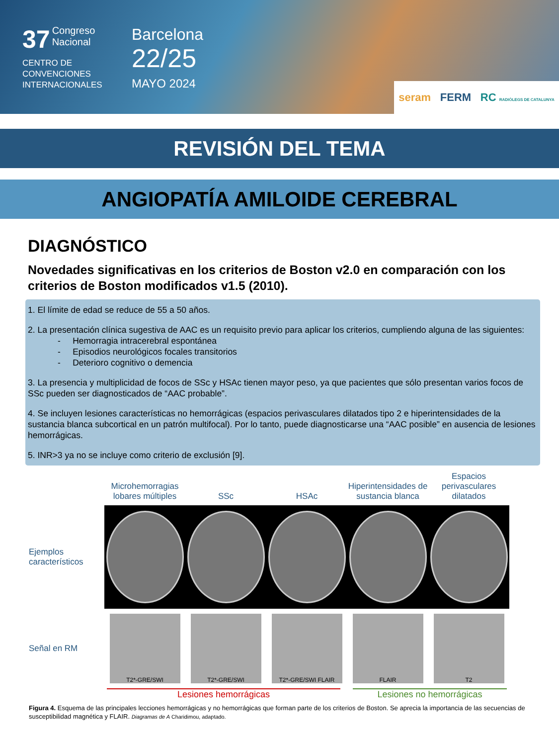37 Congreso
Nacional
CENTRO DE
CONVENCIONES
INTERNACIONALES
Barcelona
22/25
MAYO 2024
seram FERM RC RADIÒLEGS DE CATALUNYA
REVISIÓN DEL TEMA
ANGIOPATÍA AMILOIDE CEREBRAL
DIAGNÓSTICO
Novedades significativas en los criterios de Boston v2.0 en comparación con los criterios de Boston modificados v1.5 (2010).
1. El límite de edad se reduce de 55 a 50 años.
2. La presentación clínica sugestiva de AAC es un requisito previo para aplicar los criterios, cumpliendo alguna de las siguientes:
- Hemorragia intracerebral espontánea
- Episodios neurológicos focales transitorios
- Deterioro cognitivo o demencia
3. La presencia y multiplicidad de focos de SSc y HSAc tienen mayor peso, ya que pacientes que sólo presentan varios focos de SSc pueden ser diagnosticados de “AAC probable”.
4. Se incluyen lesiones características no hemorrágicas (espacios perivasculares dilatados tipo 2 e hiperintensidades de la sustancia blanca subcortical en un patrón multifocal). Por lo tanto, puede diagnosticarse una “AAC posible” en ausencia de lesiones hemorrágicas.
5. INR>3 ya no se incluye como criterio de exclusión [9].
Microhemorragias lobares múltiples
SSc
HSAc
Hiperintensidades de sustancia blanca
Espacios perivasculares dilatados
Ejemplos característicos
Señal en RM
T2*-GRE/SWI T2*-GRE/SWI T2*-GRE/SWI FLAIR FLAIR T2
Lesiones hemorrágicas Lesiones no hemorrágicas
Figura 4. Esquema de las principales lecciones hemorrágicas y no hemorrágicas que forman parte de los criterios de Boston. Se aprecia la importancia de las secuencias de susceptibilidad magnética y FLAIR. Diagramas de A Charidimou, adaptado.